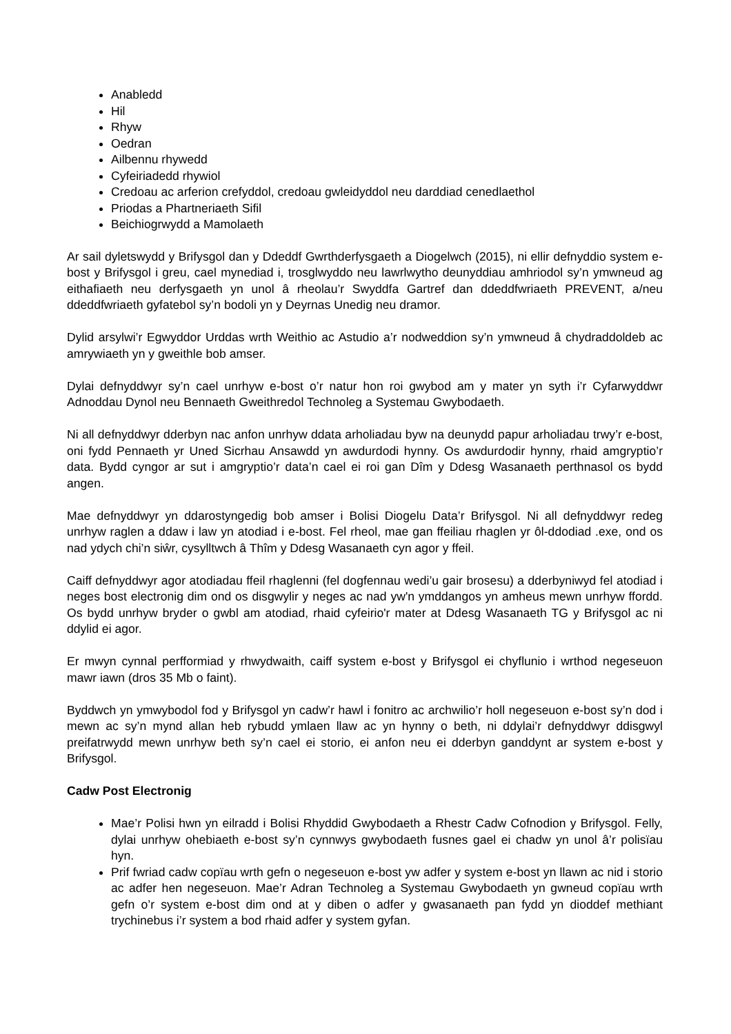Anabledd
Hil
Rhyw
Oedran
Ailbennu rhywedd
Cyfeiriadedd rhywiol
Credoau ac arferion crefyddol, credoau gwleidyddol neu darddiad cenedlaethol
Priodas a Phartneriaeth Sifil
Beichiogrwydd a Mamolaeth
Ar sail dyletswydd y Brifysgol dan y Ddeddf Gwrthderfysgaeth a Diogelwch (2015), ni ellir defnyddio system e-bost y Brifysgol i greu, cael mynediad i, trosglwyddo neu lawrlwytho deunyddiau amhriodol sy’n ymwneud ag eithafiaeth neu derfysgaeth yn unol â rheolau’r Swyddfa Gartref dan ddeddfwriaeth PREVENT, a/neu ddeddfwriaeth gyfatebol sy’n bodoli yn y Deyrnas Unedig neu dramor.
Dylid arsylwi’r Egwyddor Urddas wrth Weithio ac Astudio a’r nodweddion sy’n ymwneud â chydraddoldeb ac amrywiaeth yn y gweithle bob amser.
Dylai defnyddwyr sy’n cael unrhyw e-bost o’r natur hon roi gwybod am y mater yn syth i’r Cyfarwyddwr Adnoddau Dynol neu Bennaeth Gweithredol Technoleg a Systemau Gwybodaeth.
Ni all defnyddwyr dderbyn nac anfon unrhyw ddata arholiadau byw na deunydd papur arholiadau trwy’r e-bost, oni fydd Pennaeth yr Uned Sicrhau Ansawdd yn awdurdodi hynny. Os awdurdodir hynny, rhaid amgryptio’r data. Bydd cyngor ar sut i amgryptio’r data’n cael ei roi gan Dîm y Ddesg Wasanaeth perthnasol os bydd angen.
Mae defnyddwyr yn ddarostyngedig bob amser i Bolisi Diogelu Data’r Brifysgol. Ni all defnyddwyr redeg unrhyw raglen a ddaw i law yn atodiad i e-bost. Fel rheol, mae gan ffeiliau rhaglen yr ôl-ddodiad .exe, ond os nad ydych chi’n siŵr, cysylltwch â Thîm y Ddesg Wasanaeth cyn agor y ffeil.
Caiff defnyddwyr agor atodiadau ffeil rhaglenni (fel dogfennau wedi’u gair brosesu) a dderbyniwyd fel atodiad i neges bost electronig dim ond os disgwylir y neges ac nad yw'n ymddangos yn amheus mewn unrhyw ffordd. Os bydd unrhyw bryder o gwbl am atodiad, rhaid cyfeirio'r mater at Ddesg Wasanaeth TG y Brifysgol ac ni ddylid ei agor.
Er mwyn cynnal perfformiad y rhwydwaith, caiff system e-bost y Brifysgol ei chyflunio i wrthod negeseuon mawr iawn (dros 35 Mb o faint).
Byddwch yn ymwybodol fod y Brifysgol yn cadw’r hawl i fonitro ac archwilio’r holl negeseuon e-bost sy’n dod i mewn ac sy’n mynd allan heb rybudd ymlaen llaw ac yn hynny o beth, ni ddylai’r defnyddwyr ddisgwyl preifatrwydd mewn unrhyw beth sy’n cael ei storio, ei anfon neu ei dderbyn ganddynt ar system e-bost y Brifysgol.
Cadw Post Electronig
Mae’r Polisi hwn yn eilradd i Bolisi Rhyddid Gwybodaeth a Rhestr Cadw Cofnodion y Brifysgol. Felly, dylai unrhyw ohebiaeth e-bost sy’n cynnwys gwybodaeth fusnes gael ei chadw yn unol â’r polisïau hyn.
Prif fwriad cadw copïau wrth gefn o negeseuon e-bost yw adfer y system e-bost yn llawn ac nid i storio ac adfer hen negeseuon. Mae’r Adran Technoleg a Systemau Gwybodaeth yn gwneud copïau wrth gefn o’r system e-bost dim ond at y diben o adfer y gwasanaeth pan fydd yn dioddef methiant trychinebus i’r system a bod rhaid adfer y system gyfan.